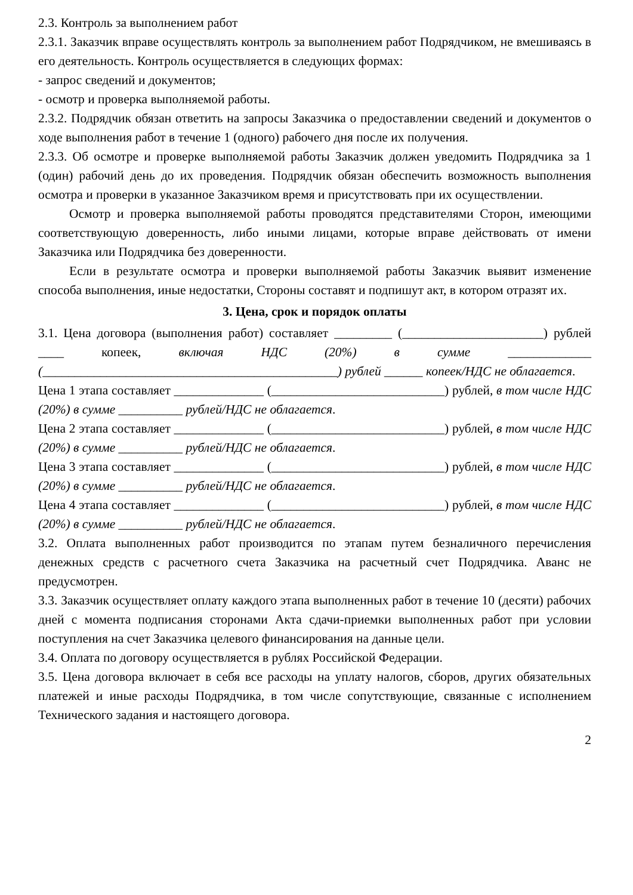2.3. Контроль за выполнением работ
2.3.1. Заказчик вправе осуществлять контроль за выполнением работ Подрядчиком, не вмешиваясь в его деятельность. Контроль осуществляется в следующих формах:
- запрос сведений и документов;
- осмотр и проверка выполняемой работы.
2.3.2. Подрядчик обязан ответить на запросы Заказчика о предоставлении сведений и документов о ходе выполнения работ в течение 1 (одного) рабочего дня после их получения.
2.3.3. Об осмотре и проверке выполняемой работы Заказчик должен уведомить Подрядчика за 1 (один) рабочий день до их проведения. Подрядчик обязан обеспечить возможность выполнения осмотра и проверки в указанное Заказчиком время и присутствовать при их осуществлении.
Осмотр и проверка выполняемой работы проводятся представителями Сторон, имеющими соответствующую доверенность, либо иными лицами, которые вправе действовать от имени Заказчика или Подрядчика без доверенности.
Если в результате осмотра и проверки выполняемой работы Заказчик выявит изменение способа выполнения, иные недостатки, Стороны составят и подпишут акт, в котором отразят их.
3. Цена, срок и порядок оплаты
3.1. Цена договора (выполнения работ) составляет _________ (______________________) рублей ____ копеек, включая НДС (20%) в сумме _____________ (______________________________________________) рублей ______ копеек/НДС не облагается.
Цена 1 этапа составляет ______________ (___________________________) рублей, в том числе НДС (20%) в сумме __________ рублей/НДС не облагается.
Цена 2 этапа составляет ______________ (___________________________) рублей, в том числе НДС (20%) в сумме __________ рублей/НДС не облагается.
Цена 3 этапа составляет ______________ (___________________________) рублей, в том числе НДС (20%) в сумме __________ рублей/НДС не облагается.
Цена 4 этапа составляет ______________ (___________________________) рублей, в том числе НДС (20%) в сумме __________ рублей/НДС не облагается.
3.2. Оплата выполненных работ производится по этапам путем безналичного перечисления денежных средств с расчетного счета Заказчика на расчетный счет Подрядчика. Аванс не предусмотрен.
3.3. Заказчик осуществляет оплату каждого этапа выполненных работ в течение 10 (десяти) рабочих дней с момента подписания сторонами Акта сдачи-приемки выполненных работ при условии поступления на счет Заказчика целевого финансирования на данные цели.
3.4. Оплата по договору осуществляется в рублях Российской Федерации.
3.5. Цена договора включает в себя все расходы на уплату налогов, сборов, других обязательных платежей и иные расходы Подрядчика, в том числе сопутствующие, связанные с исполнением Технического задания и настоящего договора.
2